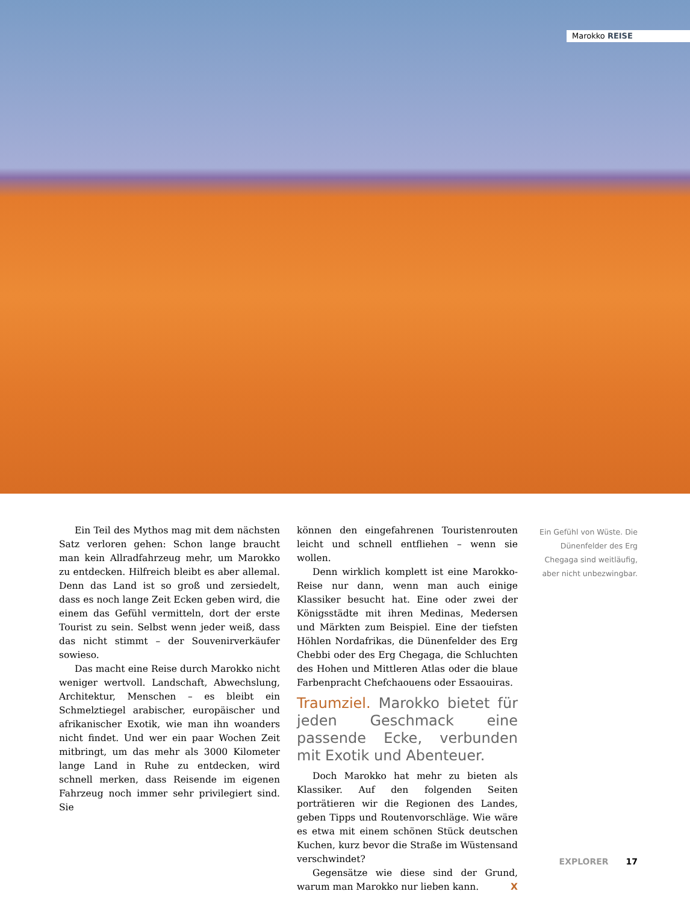Marokko REISE
Ein Teil des Mythos mag mit dem nächsten Satz verloren gehen: Schon lange braucht man kein Allradfahrzeug mehr, um Marokko zu entdecken. Hilfreich bleibt es aber allemal. Denn das Land ist so groß und zersiedelt, dass es noch lange Zeit Ecken geben wird, die einem das Gefühl vermitteln, dort der erste Tourist zu sein. Selbst wenn jeder weiß, dass das nicht stimmt – der Souvenirverkäufer sowieso.
Das macht eine Reise durch Marokko nicht weniger wertvoll. Landschaft, Abwechslung, Architektur, Menschen – es bleibt ein Schmelztiegel arabischer, europäischer und afrikanischer Exotik, wie man ihn woanders nicht findet. Und wer ein paar Wochen Zeit mitbringt, um das mehr als 3000 Kilometer lange Land in Ruhe zu entdecken, wird schnell merken, dass Reisende im eigenen Fahrzeug noch immer sehr privilegiert sind. Sie
können den eingefahrenen Touristenrouten leicht und schnell entfliehen – wenn sie wollen.
Denn wirklich komplett ist eine Marokko-Reise nur dann, wenn man auch einige Klassiker besucht hat. Eine oder zwei der Königsstädte mit ihren Medinas, Medersen und Märkten zum Beispiel. Eine der tiefsten Höhlen Nordafrikas, die Dünenfelder des Erg Chebbi oder des Erg Chegaga, die Schluchten des Hohen und Mittleren Atlas oder die blaue Farbenpracht Chefchaouens oder Essaouiras.
Traumziel. Marokko bietet für jeden Geschmack eine passende Ecke, verbunden mit Exotik und Abenteuer.
Doch Marokko hat mehr zu bieten als Klassiker. Auf den folgenden Seiten porträtieren wir die Regionen des Landes, geben Tipps und Routenvorschläge. Wie wäre es etwa mit einem schönen Stück deutschen Kuchen, kurz bevor die Straße im Wüstensand verschwindet?
Gegensätze wie diese sind der Grund, warum man Marokko nur lieben kann. X
Ein Gefühl von Wüste. Die Dünenfelder des Erg Chegaga sind weitläufig, aber nicht unbezwingbar.
EXPLORER 17